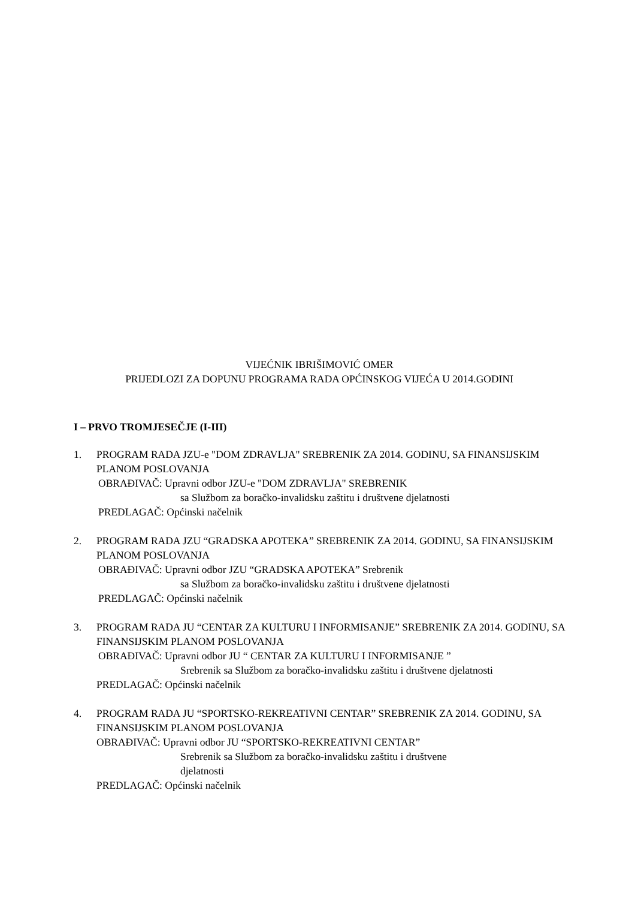VIJEĆNIK IBRIŠIMOVIĆ OMER
PRIJEDLOZI ZA DOPUNU PROGRAMA RADA OPĆINSKOG VIJEĆA U 2014.GODINI
I – PRVO TROMJESEČJE (I-III)
1. PROGRAM RADA JZU-e "DOM ZDRAVLJA" SREBRENIK ZA 2014. GODINU, SA FINANSIJSKIM PLANOM POSLOVANJA
OBRAĐIVAČ: Upravni odbor JZU-e "DOM ZDRAVLJA" SREBRENIK
sa Službom za boračko-invalidsku zaštitu i društvene djelatnosti
PREDLAGAČ: Općinski načelnik
2. PROGRAM RADA JZU “GRADSKA APOTEKA” SREBRENIK ZA 2014. GODINU, SA FINANSIJSKIM PLANOM POSLOVANJA
OBRAĐIVAČ: Upravni odbor JZU “GRADSKA APOTEKA” Srebrenik
sa Službom za boračko-invalidsku zaštitu i društvene djelatnosti
PREDLAGAČ: Općinski načelnik
3. PROGRAM RADA JU “CENTAR ZA KULTURU I INFORMISANJE” SREBRENIK ZA 2014. GODINU, SA FINANSIJSKIM PLANOM POSLOVANJA
OBRAĐIVAČ: Upravni odbor JU “ CENTAR ZA KULTURU I INFORMISANJE ”
Srebrenik sa Službom za boračko-invalidsku zaštitu i društvene djelatnosti
PREDLAGAČ: Općinski načelnik
4. PROGRAM RADA JU “SPORTSKO-REKREATIVNI CENTAR” SREBRENIK ZA 2014. GODINU, SA FINANSIJSKIM PLANOM POSLOVANJA
OBRAĐIVAČ: Upravni odbor JU “SPORTSKO-REKREATIVNI CENTAR”
Srebrenik sa Službom za boračko-invalidsku zaštitu i društvene
djelatnosti
PREDLAGAČ: Općinski načelnik